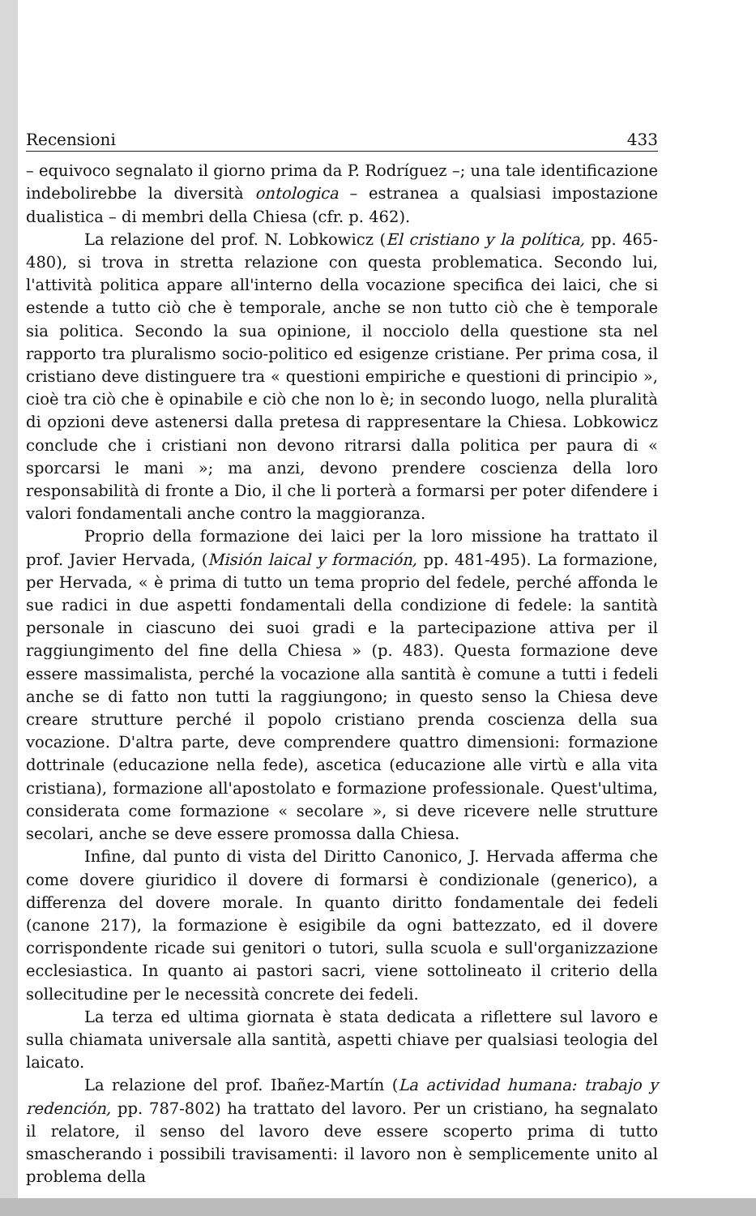Recensioni 433
– equivoco segnalato il giorno prima da P. Rodríguez –; una tale identificazione indebolirebbe la diversità ontologica – estranea a qualsiasi impostazione dualistica – di membri della Chiesa (cfr. p. 462).
La relazione del prof. N. Lobkowicz (El cristiano y la política, pp. 465-480), si trova in stretta relazione con questa problematica. Secondo lui, l'attività politica appare all'interno della vocazione specifica dei laici, che si estende a tutto ciò che è temporale, anche se non tutto ciò che è temporale sia politica. Secondo la sua opinione, il nocciolo della questione sta nel rapporto tra pluralismo socio-politico ed esigenze cristiane. Per prima cosa, il cristiano deve distinguere tra « questioni empiriche e questioni di principio », cioè tra ciò che è opinabile e ciò che non lo è; in secondo luogo, nella pluralità di opzioni deve astenersi dalla pretesa di rappresentare la Chiesa. Lobkowicz conclude che i cristiani non devono ritrarsi dalla politica per paura di « sporcarsi le mani »; ma anzi, devono prendere coscienza della loro responsabilità di fronte a Dio, il che li porterà a formarsi per poter difendere i valori fondamentali anche contro la maggioranza.
Proprio della formazione dei laici per la loro missione ha trattato il prof. Javier Hervada, (Misión laical y formación, pp. 481-495). La formazione, per Hervada, « è prima di tutto un tema proprio del fedele, perché affonda le sue radici in due aspetti fondamentali della condizione di fedele: la santità personale in ciascuno dei suoi gradi e la partecipazione attiva per il raggiungimento del fine della Chiesa » (p. 483). Questa formazione deve essere massimalista, perché la vocazione alla santità è comune a tutti i fedeli anche se di fatto non tutti la raggiungono; in questo senso la Chiesa deve creare strutture perché il popolo cristiano prenda coscienza della sua vocazione. D'altra parte, deve comprendere quattro dimensioni: formazione dottrinale (educazione nella fede), ascetica (educazione alle virtù e alla vita cristiana), formazione all'apostolato e formazione professionale. Quest'ultima, considerata come formazione « secolare », si deve ricevere nelle strutture secolari, anche se deve essere promossa dalla Chiesa.
Infine, dal punto di vista del Diritto Canonico, J. Hervada afferma che come dovere giuridico il dovere di formarsi è condizionale (generico), a differenza del dovere morale. In quanto diritto fondamentale dei fedeli (canone 217), la formazione è esigibile da ogni battezzato, ed il dovere corrispondente ricade sui genitori o tutori, sulla scuola e sull'organizzazione ecclesiastica. In quanto ai pastori sacri, viene sottolineato il criterio della sollecitudine per le necessità concrete dei fedeli.
La terza ed ultima giornata è stata dedicata a riflettere sul lavoro e sulla chiamata universale alla santità, aspetti chiave per qualsiasi teologia del laicato.
La relazione del prof. Ibañez-Martín (La actividad humana: trabajo y redención, pp. 787-802) ha trattato del lavoro. Per un cristiano, ha segnalato il relatore, il senso del lavoro deve essere scoperto prima di tutto smascherando i possibili travisamenti: il lavoro non è semplicemente unito al problema della